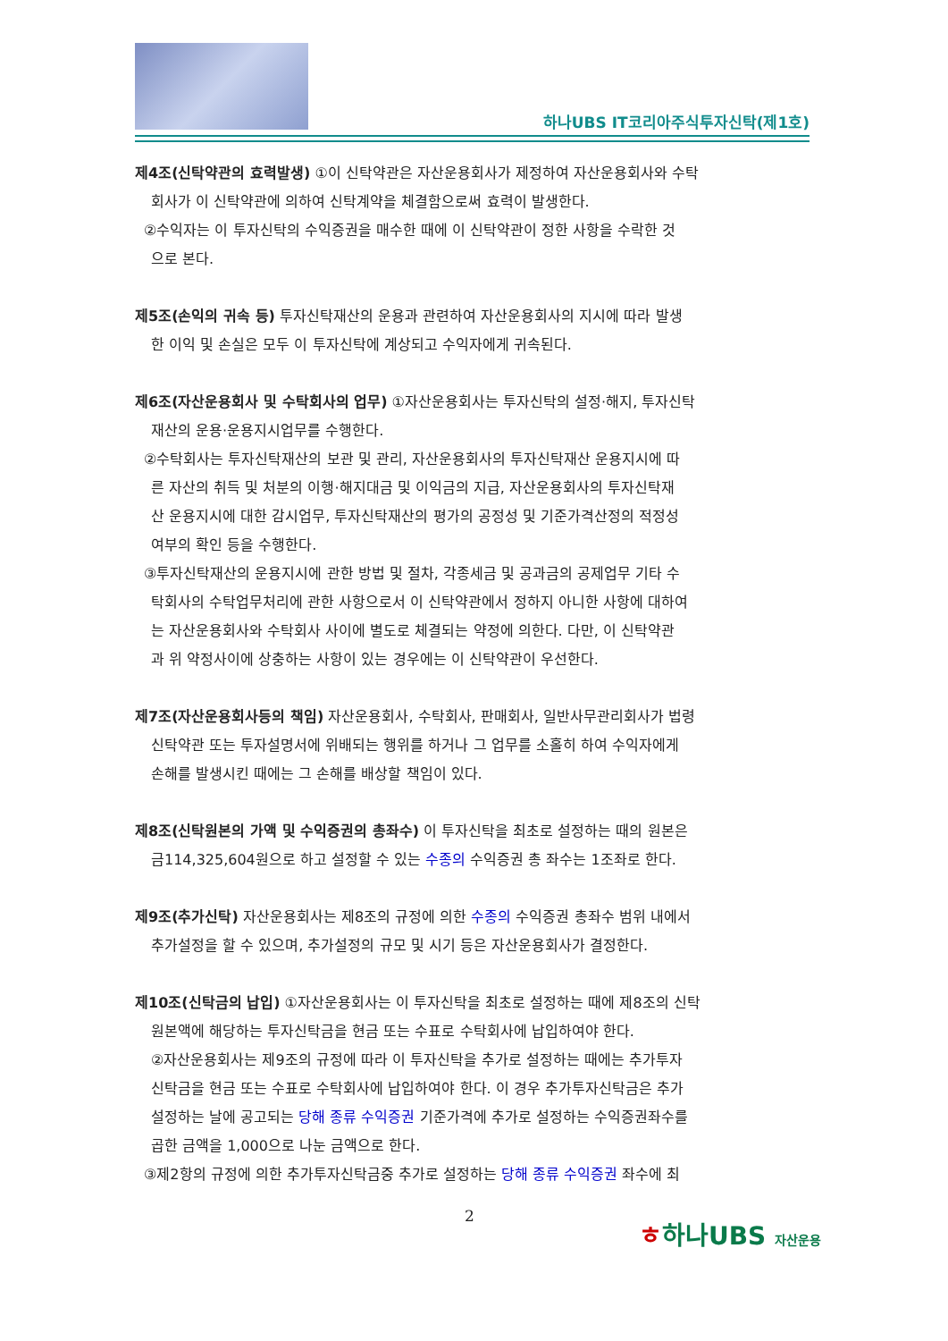하나UBS IT코리아주식투자신탁(제1호)
제4조(신탁약관의 효력발생) ①이 신탁약관은 자산운용회사가 제정하여 자산운용회사와 수탁
회사가 이 신탁약관에 의하여 신탁계약을 체결함으로써 효력이 발생한다.
②수익자는 이 투자신탁의 수익증권을 매수한 때에 이 신탁약관이 정한 사항을 수락한 것
으로 본다.
제5조(손익의 귀속 등) 투자신탁재산의 운용과 관련하여 자산운용회사의 지시에 따라 발생
한 이익 및 손실은 모두 이 투자신탁에 계상되고 수익자에게 귀속된다.
제6조(자산운용회사 및 수탁회사의 업무) ①자산운용회사는 투자신탁의 설정·해지, 투자신탁
재산의 운용·운용지시업무를 수행한다.
②수탁회사는 투자신탁재산의 보관 및 관리, 자산운용회사의 투자신탁재산 운용지시에 따
른 자산의 취득 및 처분의 이행·해지대금 및 이익금의 지급, 자산운용회사의 투자신탁재
산 운용지시에 대한 감시업무, 투자신탁재산의 평가의 공정성 및 기준가격산정의 적정성
여부의 확인 등을 수행한다.
③투자신탁재산의 운용지시에 관한 방법 및 절차, 각종세금 및 공과금의 공제업무 기타 수
탁회사의 수탁업무처리에 관한 사항으로서 이 신탁약관에서 정하지 아니한 사항에 대하여
는 자산운용회사와 수탁회사 사이에 별도로 체결되는 약정에 의한다. 다만, 이 신탁약관
과 위 약정사이에 상충하는 사항이 있는 경우에는 이 신탁약관이 우선한다.
제7조(자산운용회사등의 책임) 자산운용회사, 수탁회사, 판매회사, 일반사무관리회사가 법령
신탁약관 또는 투자설명서에 위배되는 행위를 하거나 그 업무를 소홀히 하여 수익자에게
손해를 발생시킨 때에는 그 손해를 배상할 책임이 있다.
제8조(신탁원본의 가액 및 수익증권의 총좌수) 이 투자신탁을 최초로 설정하는 때의 원본은
금114,325,604원으로 하고 설정할 수 있는 수종의 수익증권 총 좌수는 1조좌로 한다.
제9조(추가신탁) 자산운용회사는 제8조의 규정에 의한 수종의 수익증권 총좌수 범위 내에서
추가설정을 할 수 있으며, 추가설정의 규모 및 시기 등은 자산운용회사가 결정한다.
제10조(신탁금의 납입) ①자산운용회사는 이 투자신탁을 최초로 설정하는 때에 제8조의 신탁
원본액에 해당하는 투자신탁금을 현금 또는 수표로 수탁회사에 납입하여야 한다.
②자산운용회사는 제9조의 규정에 따라 이 투자신탁을 추가로 설정하는 때에는 추가투자
신탁금을 현금 또는 수표로 수탁회사에 납입하여야 한다. 이 경우 추가투자신탁금은 추가
설정하는 날에 공고되는 당해 종류 수익증권 기준가격에 추가로 설정하는 수익증권좌수를
곱한 금액을 1,000으로 나눈 금액으로 한다.
③제2항의 규정에 의한 추가투자신탁금중 추가로 설정하는 당해 종류 수익증권 좌수에 최
2 ㅎ하나UBS 자산운용